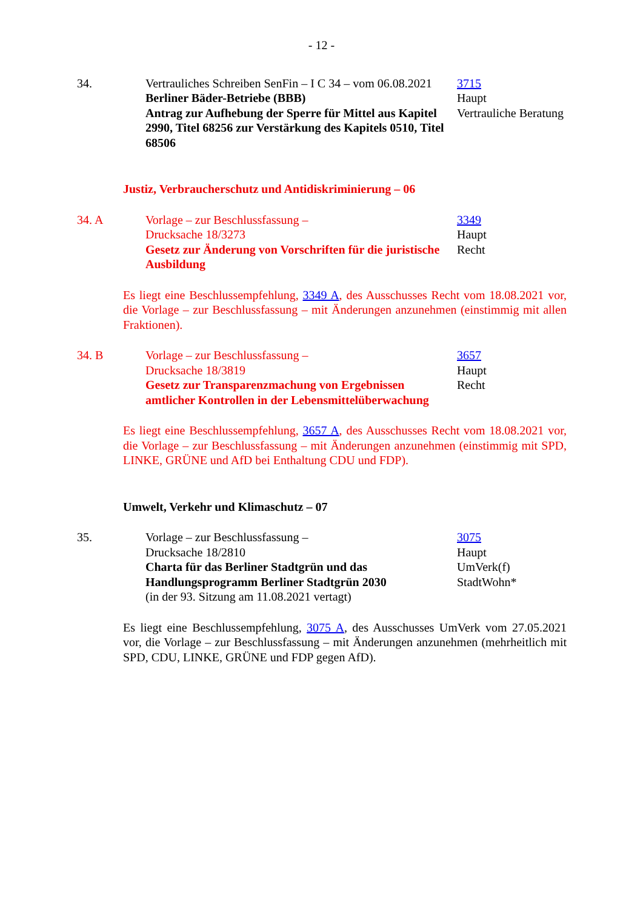- 12 -
34. Vertrauliches Schreiben SenFin – I C 34 – vom 06.08.2021
Berliner Bäder-Betriebe (BBB)
Antrag zur Aufhebung der Sperre für Mittel aus Kapitel 2990, Titel 68256 zur Verstärkung des Kapitels 0510, Titel 68506
3715
Haupt
Vertrauliche Beratung
Justiz, Verbraucherschutz und Antidiskriminierung – 06
34. A Vorlage – zur Beschlussfassung –
Drucksache 18/3273
Gesetz zur Änderung von Vorschriften für die juristische Ausbildung
3349
Haupt
Recht
Es liegt eine Beschlussempfehlung, 3349 A, des Ausschusses Recht vom 18.08.2021 vor, die Vorlage – zur Beschlussfassung – mit Änderungen anzunehmen (einstimmig mit allen Fraktionen).
34. B Vorlage – zur Beschlussfassung –
Drucksache 18/3819
Gesetz zur Transparenzmachung von Ergebnissen amtlicher Kontrollen in der Lebensmittelüberwachung
3657
Haupt
Recht
Es liegt eine Beschlussempfehlung, 3657 A, des Ausschusses Recht vom 18.08.2021 vor, die Vorlage – zur Beschlussfassung – mit Änderungen anzunehmen (einstimmig mit SPD, LINKE, GRÜNE und AfD bei Enthaltung CDU und FDP).
Umwelt, Verkehr und Klimaschutz – 07
35. Vorlage – zur Beschlussfassung –
Drucksache 18/2810
Charta für das Berliner Stadtgrün und das Handlungsprogramm Berliner Stadtgrün 2030
(in der 93. Sitzung am 11.08.2021 vertagt)
3075
Haupt
UmVerk(f)
StadtWohn*
Es liegt eine Beschlussempfehlung, 3075 A, des Ausschusses UmVerk vom 27.05.2021 vor, die Vorlage – zur Beschlussfassung – mit Änderungen anzunehmen (mehrheitlich mit SPD, CDU, LINKE, GRÜNE und FDP gegen AfD).